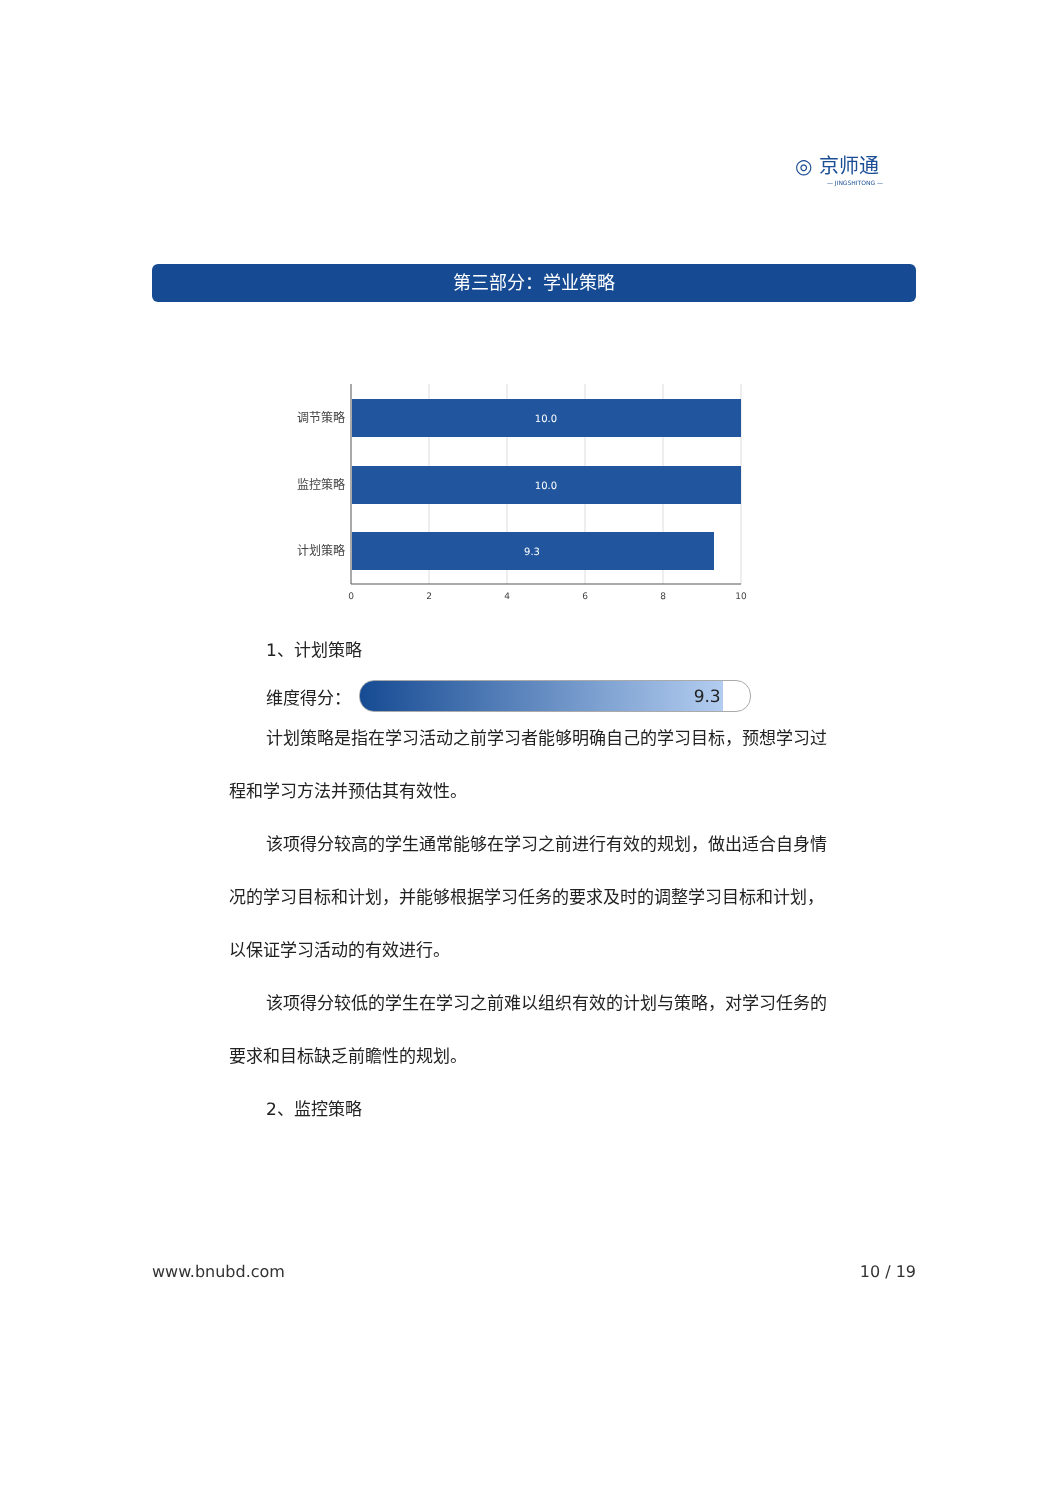◎ 京师通
— JINGSHITONG —
第三部分：学业策略
10.0
10.0
9.3
调节策略
监控策略
计划策略
0
2
4
6
8
10
1、计划策略
维度得分：
9.3
计划策略是指在学习活动之前学习者能够明确自己的学习目标，预想学习过程和学习方法并预估其有效性。
该项得分较高的学生通常能够在学习之前进行有效的规划，做出适合自身情况的学习目标和计划，并能够根据学习任务的要求及时的调整学习目标和计划，以保证学习活动的有效进行。
该项得分较低的学生在学习之前难以组织有效的计划与策略，对学习任务的要求和目标缺乏前瞻性的规划。
2、监控策略
www.bnubd.com 10 / 19